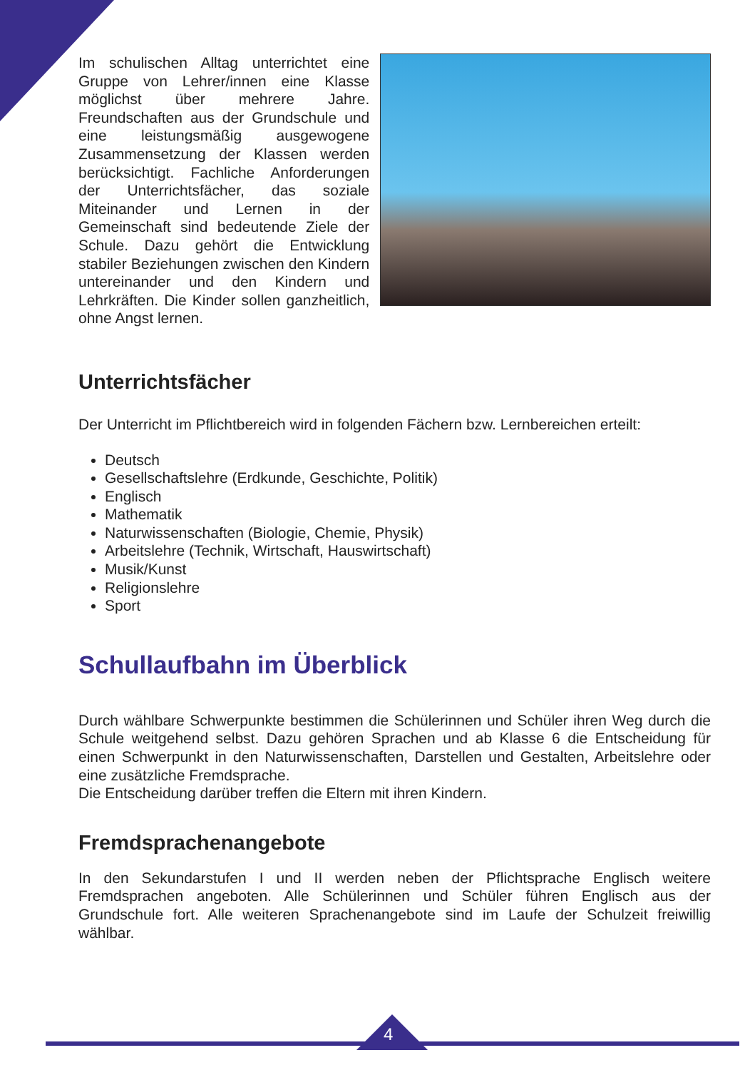Im schulischen Alltag unterrichtet eine Gruppe von Lehrer/innen eine Klasse möglichst über mehrere Jahre. Freundschaften aus der Grundschule und eine leistungsmäßig ausgewogene Zusammensetzung der Klassen werden berücksichtigt. Fachliche Anforderungen der Unterrichtsfächer, das soziale Miteinander und Lernen in der Gemeinschaft sind bedeutende Ziele der Schule. Dazu gehört die Entwicklung stabiler Beziehungen zwischen den Kindern untereinander und den Kindern und Lehrkräften. Die Kinder sollen ganzheitlich, ohne Angst lernen.
Unterrichtsfächer
Der Unterricht im Pflichtbereich wird in folgenden Fächern bzw. Lernbereichen erteilt:
Deutsch
Gesellschaftslehre (Erdkunde, Geschichte, Politik)
Englisch
Mathematik
Naturwissenschaften (Biologie, Chemie, Physik)
Arbeitslehre (Technik, Wirtschaft, Hauswirtschaft)
Musik/Kunst
Religionslehre
Sport
Schullaufbahn im Überblick
Durch wählbare Schwerpunkte bestimmen die Schülerinnen und Schüler ihren Weg durch die Schule weitgehend selbst. Dazu gehören Sprachen und ab Klasse 6 die Entscheidung für einen Schwerpunkt in den Naturwissenschaften, Darstellen und Gestalten, Arbeitslehre oder eine zusätzliche Fremdsprache.
Die Entscheidung darüber treffen die Eltern mit ihren Kindern.
Fremdsprachenangebote
In den Sekundarstufen I und II werden neben der Pflichtsprache Englisch weitere Fremdsprachen angeboten. Alle Schülerinnen und Schüler führen Englisch aus der Grundschule fort. Alle weiteren Sprachenangebote sind im Laufe der Schulzeit freiwillig wählbar.
4